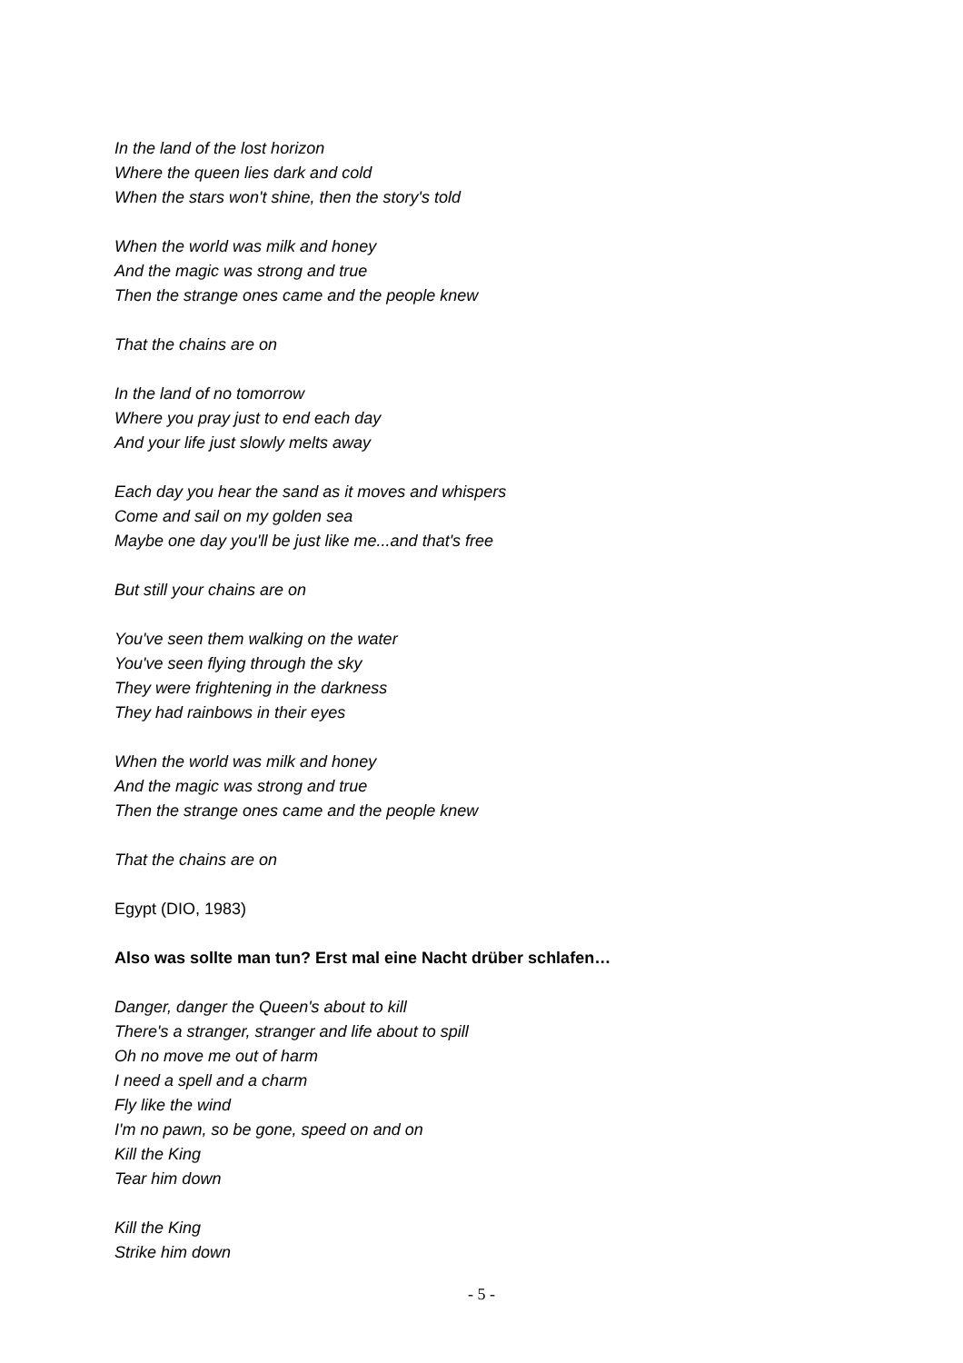In the land of the lost horizon
Where the queen lies dark and cold
When the stars won't shine, then the story's told
When the world was milk and honey
And the magic was strong and true
Then the strange ones came and the people knew
That the chains are on
In the land of no tomorrow
Where you pray just to end each day
And your life just slowly melts away
Each day you hear the sand as it moves and whispers
Come and sail on my golden sea
Maybe one day you'll be just like me...and that's free
But still your chains are on
You've seen them walking on the water
You've seen flying through the sky
They were frightening in the darkness
They had rainbows in their eyes
When the world was milk and honey
And the magic was strong and true
Then the strange ones came and the people knew
That the chains are on
Egypt (DIO, 1983)
Also was sollte man tun? Erst mal eine Nacht drüber schlafen…
Danger, danger the Queen's about to kill
There's a stranger, stranger and life about to spill
Oh no move me out of harm
I need a spell and a charm
Fly like the wind
I'm no pawn, so be gone, speed on and on
Kill the King
Tear him down
Kill the King
Strike him down
- 5 -